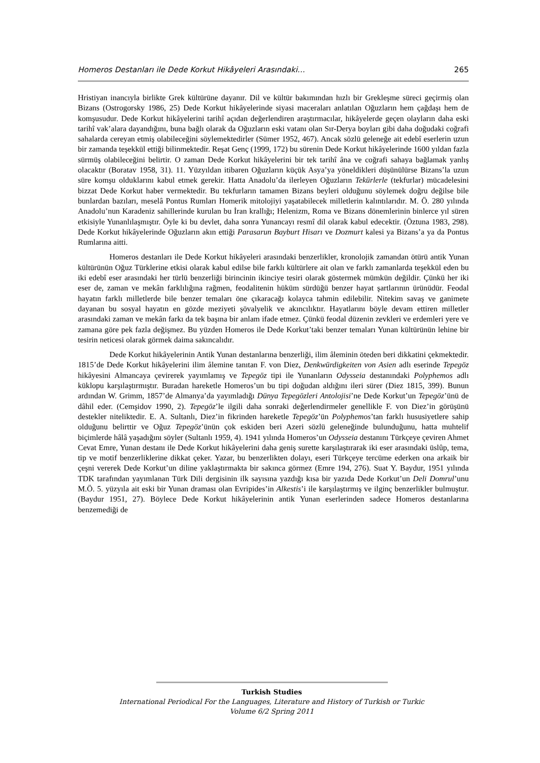Homeros Destanları ile Dede Korkut Hikâyeleri Arasındaki… 265
Hristiyan inancıyla birlikte Grek kültürüne dayanır. Dil ve kültür bakımından hızlı bir Grekleşme süreci geçirmiş olan Bizans (Ostrogorsky 1986, 25) Dede Korkut hikâyelerinde siyasi maceraları anlatılan Oğuzların hem çağdaşı hem de komşusudur. Dede Korkut hikâyelerini tarihî açıdan değerlendiren araştırmacılar, hikâyelerde geçen olayların daha eski tarihî vak’alara dayandığını, buna bağlı olarak da Oğuzların eski vatanı olan Sır-Derya boyları gibi daha doğudaki coğrafi sahalarda cereyan etmiş olabileceğini söylemektedirler (Sümer 1952, 467). Ancak sözlü geleneğe ait edebî eserlerin uzun bir zamanda teşekkül ettiği bilinmektedir. Reşat Genç (1999, 172) bu sürenin Dede Korkut hikâyelerinde 1600 yıldan fazla sürmüş olabileceğini belirtir. O zaman Dede Korkut hikâyelerini bir tek tarihî âna ve coğrafi sahaya bağlamak yanlış olacaktır (Boratav 1958, 31). 11. Yüzyıldan itibaren Oğuzların küçük Asya’ya yöneldikleri düşünülürse Bizans’la uzun süre komşu olduklarını kabul etmek gerekir. Hatta Anadolu’da ilerleyen Oğuzların Tekürlerle (tekfurlar) mücadelesini bizzat Dede Korkut haber vermektedir. Bu tekfurların tamamen Bizans beyleri olduğunu söylemek doğru değilse bile bunlardan bazıları, meselâ Pontus Rumları Homerik mitolojiyi yaşatabilecek milletlerin kalıntılarıdır. M. Ö. 280 yılında Anadolu’nun Karadeniz sahillerinde kurulan bu İran krallığı; Helenizm, Roma ve Bizans dönemlerinin binlerce yıl süren etkisiyle Yunanlılaşmıştır. Öyle ki bu devlet, daha sonra Yunancayı resmî dil olarak kabul edecektir. (Öztuna 1983, 298). Dede Korkut hikâyelerinde Oğuzların akın ettiği Parasarun Bayburt Hisarı ve Dozmurt kalesi ya Bizans’a ya da Pontus Rumlarına aitti.
Homeros destanları ile Dede Korkut hikâyeleri arasındaki benzerlikler, kronolojik zamandan ötürü antik Yunan kültürünün Oğuz Türklerine etkisi olarak kabul edilse bile farklı kültürlere ait olan ve farklı zamanlarda teşekkül eden bu iki edebî eser arasındaki her türlü benzerliği birincinin ikinciye tesiri olarak göstermek mümkün değildir. Çünkü her iki eser de, zaman ve mekân farklılığına rağmen, feodalitenin hüküm sürdüğü benzer hayat şartlarının ürünüdür. Feodal hayatın farklı milletlerde bile benzer temaları öne çıkaracağı kolayca tahmin edilebilir. Nitekim savaş ve ganimete dayanan bu sosyal hayatın en gözde meziyeti şövalyelik ve akıncılıktır. Hayatlarını böyle devam ettiren milletler arasındaki zaman ve mekân farkı da tek başına bir anlam ifade etmez. Çünkü feodal düzenin zevkleri ve erdemleri yere ve zamana göre pek fazla değişmez. Bu yüzden Homeros ile Dede Korkut’taki benzer temaları Yunan kültürünün lehine bir tesirin neticesi olarak görmek daima sakıncalıdır.
Dede Korkut hikâyelerinin Antik Yunan destanlarına benzerliği, ilim âleminin öteden beri dikkatini çekmektedir. 1815’de Dede Korkut hikâyelerini ilim âlemine tanıtan F. von Diez, Denkwürdigkeiten von Asien adlı eserinde Tepegöz hikâyesini Almancaya çevirerek yayımlamış ve Tepegöz tipi ile Yunanların Odysseia destanındaki Polyphemos adlı küklopu karşılaştırmıştır. Buradan hareketle Homeros’un bu tipi doğudan aldığını ileri sürer (Diez 1815, 399). Bunun ardından W. Grimm, 1857’de Almanya’da yayımladığı Dünya Tepegözleri Antolojisi’ne Dede Korkut’un Tepegöz’ünü de dâhil eder. (Cemşidov 1990, 2). Tepegöz’le ilgili daha sonraki değerlendirmeler genellikle F. von Diez’in görüşünü destekler niteliktedir. E. A. Sultanlı, Diez’in fikrinden hareketle Tepegöz’ün Polyphemos’tan farklı hususiyetlere sahip olduğunu belirttir ve Oğuz Tepegöz’ünün çok eskiden beri Azeri sözlü geleneğinde bulunduğunu, hatta muhtelif biçimlerde hâlâ yaşadığını söyler (Sultanlı 1959, 4). 1941 yılında Homeros’un Odysseia destanını Türkçeye çeviren Ahmet Cevat Emre, Yunan destanı ile Dede Korkut hikâyelerini daha geniş surette karşılaştırarak iki eser arasındaki üslûp, tema, tip ve motif benzerliklerine dikkat çeker. Yazar, bu benzerlikten dolayı, eseri Türkçeye tercüme ederken ona arkaik bir çeşni vererek Dede Korkut’un diline yaklaştırmakta bir sakınca görmez (Emre 194, 276). Suat Y. Baydur, 1951 yılında TDK tarafından yayımlanan Türk Dili dergisinin ilk sayısına yazdığı kısa bir yazıda Dede Korkut’un Deli Domrul’unu M.Ö. 5. yüzyıla ait eski bir Yunan draması olan Evripides’in Alkestis’i ile karşılaştırmış ve ilginç benzerlikler bulmuştur. (Baydur 1951, 27). Böylece Dede Korkut hikâyelerinin antik Yunan eserlerinden sadece Homeros destanlarına benzemediği de
Turkish Studies
International Periodical For the Languages, Literature and History of Turkish or Turkic
Volume 6/2 Spring 2011